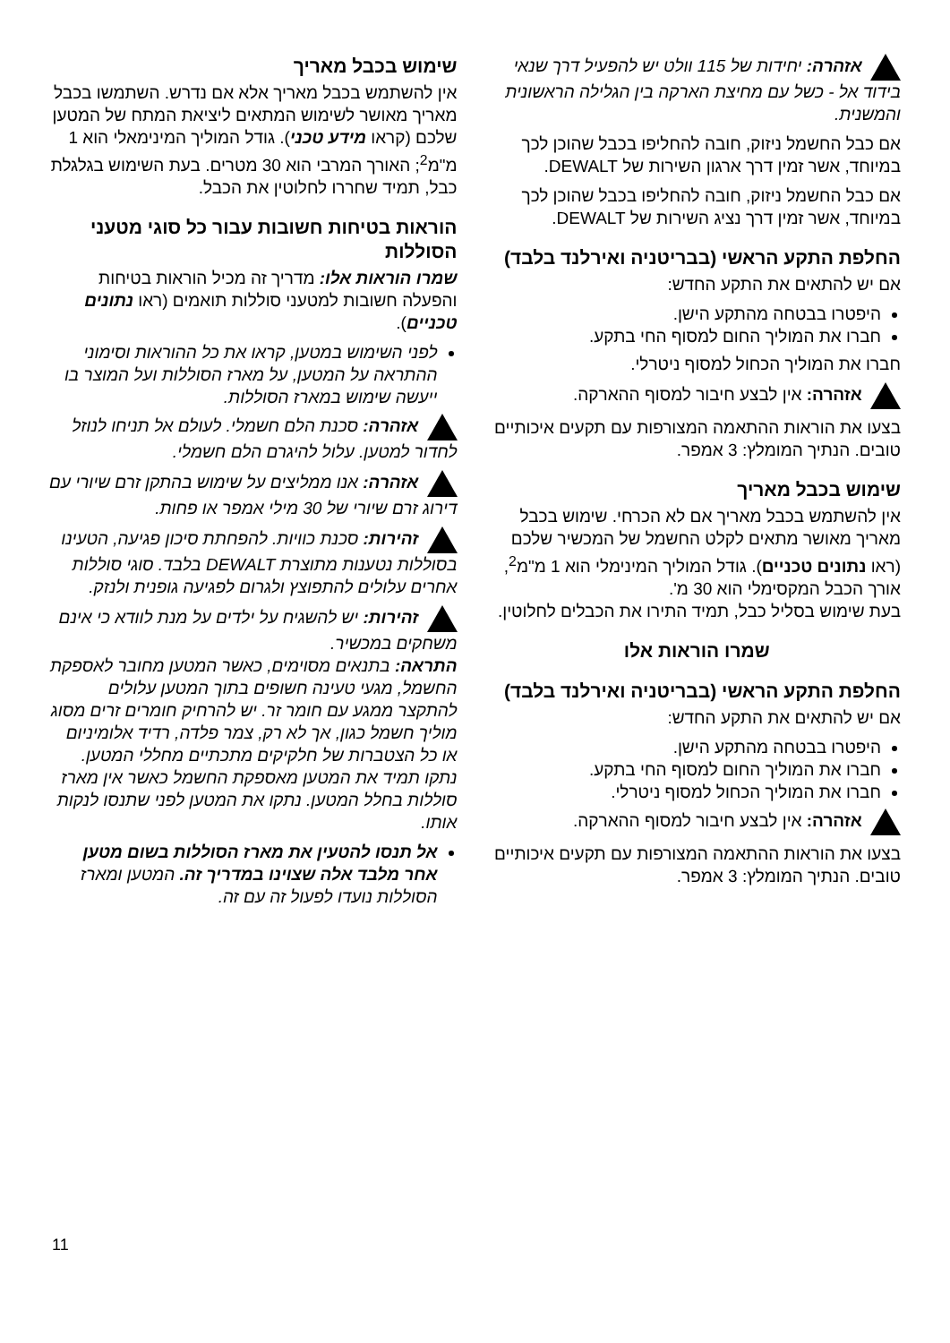אזהרה: יחידות של 115 וולט יש להפעיל דרך שנאי בידוד אל - כשל עם מחיצת הארקה בין הגלילה הראשונית והמשנית.
אם כבל החשמל ניזוק, חובה להחליפו בכבל שהוכן לכך במיוחד, אשר זמין דרך ארגון השירות של DEWALT.
אם כבל החשמל ניזוק, חובה להחליפו בכבל שהוכן לכך במיוחד, אשר זמין דרך נציג השירות של DEWALT.
החלפת התקע הראשי (בבריטניה ואירלנד בלבד)
אם יש להתאים את התקע החדש:
היפטרו בבטחה מהתקע הישן.
חברו את המוליך החום למסוף החי בתקע.
חברו את המוליך הכחול למסוף ניטרלי.
אזהרה: אין לבצע חיבור למסוף ההארקה.
בצעו את הוראות ההתאמה המצורפות עם תקעים איכותיים טובים. הנתיך המומלץ: 3 אמפר.
שימוש בכבל מאריך
אין להשתמש בכבל מאריך אם לא הכרחי. שימוש בכבל מאריך מאושר מתאים לקלט החשמל של המכשיר שלכם (ראו נתונים טכניים). גודל המוליך המינימלי הוא 1 מ"מ<sup>2</sup>, אורך הכבל המקסימלי הוא 30 מ'.
בעת שימוש בסליל כבל, תמיד התירו את הכבלים לחלוטין.
שמרו הוראות אלו
החלפת התקע הראשי (בבריטניה ואירלנד בלבד)
אם יש להתאים את התקע החדש:
היפטרו בבטחה מהתקע הישן.
חברו את המוליך החום למסוף החי בתקע.
חברו את המוליך הכחול למסוף ניטרלי.
אזהרה: אין לבצע חיבור למסוף ההארקה.
בצעו את הוראות ההתאמה המצורפות עם תקעים איכותיים טובים. הנתיך המומלץ: 3 אמפר.
שימוש בכבל מאריך
אין להשתמש בכבל מאריך אלא אם נדרש. השתמשו בכבל מאריך מאושר לשימוש המתאים ליציאת המתח של המטען שלכם (קראו מידע טכני). גודל המוליך המינימאלי הוא 1 מ"מ<sup>2</sup>; האורך המרבי הוא 30 מטרים. בעת השימוש בגלגלת כבל, תמיד שחררו לחלוטין את הכבל.
הוראות בטיחות חשובות עבור כל סוגי מטעני הסוללות
שמרו הוראות אלו: מדריך זה מכיל הוראות בטיחות והפעלה חשובות למטעני סוללות תואמים (ראו נתונים טכניים).
לפני השימוש במטען, קראו את כל ההוראות וסימוני ההתראה על המטען, על מארז הסוללות ועל המוצר בו ייעשה שימוש במארז הסוללות.
אזהרה: סכנת הלם חשמלי. לעולם אל תניחו לנוזל לחדור למטען. עלול להיגרם הלם חשמלי.
אזהרה: אנו ממליצים על שימוש בהתקן זרם שיורי עם דירוג זרם שיורי של 30 מילי אמפר או פחות.
זהירות: סכנת כוויות. להפחתת סיכון פגיעה, הטעינו בסוללות נטענות מתוצרת DEWALT בלבד. סוגי סוללות אחרים עלולים להתפוצץ ולגרום לפגיעה גופנית ולנזק.
זהירות: יש להשגיח על ילדים על מנת לוודא כי אינם משחקים במכשיר.
התראה: בתנאים מסוימים, כאשר המטען מחובר לאספקת החשמל, מגעי טעינה חשופים בתוך המטען עלולים להתקצר ממגע עם חומר זר. יש להרחיק חומרים זרים מסוג מוליך חשמל כגון, אך לא רק, צמר פלדה, רדיד אלומיניום או כל הצטברות של חלקיקים מתכתיים מחללי המטען. נתקו תמיד את המטען מאספקת החשמל כאשר אין מארז סוללות בחלל המטען. נתקו את המטען לפני שתנסו לנקות אותו.
אל תנסו להטעין את מארז הסוללות בשום מטען אחר מלבד אלה שצוינו במדריך זה. המטען ומארז הסוללות נועדו לפעול זה עם זה.
11